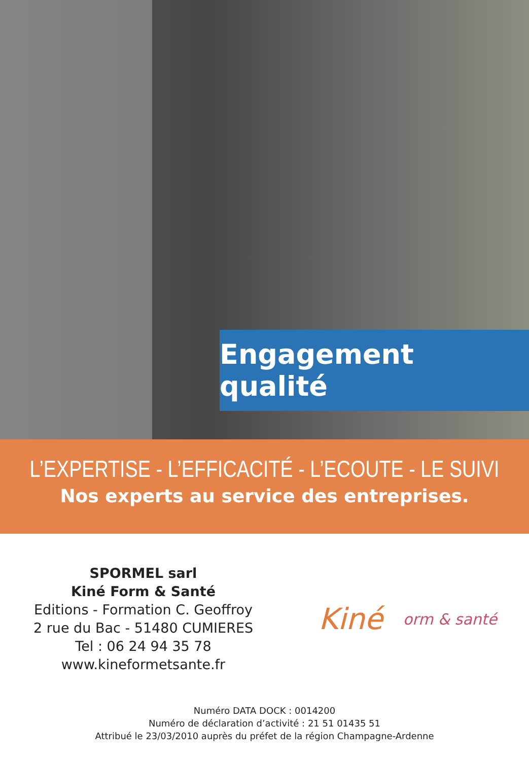Engagement qualité
L’EXPERTISE - L’EFFICACITÉ - L’ECOUTE - LE SUIVI
Nos experts au service des entreprises.
SPORMEL sarl
Kiné Form & Santé
Editions - Formation C. Geoffroy
2 rue du Bac - 51480 CUMIERES
Tel : 06 24 94 35 78
www.kineformetsante.fr
Kiné orm & santé
Numéro DATA DOCK : 0014200
Numéro de déclaration d’activité : 21 51 01435 51
Attribué le 23/03/2010 auprès du préfet de la région Champagne-Ardenne